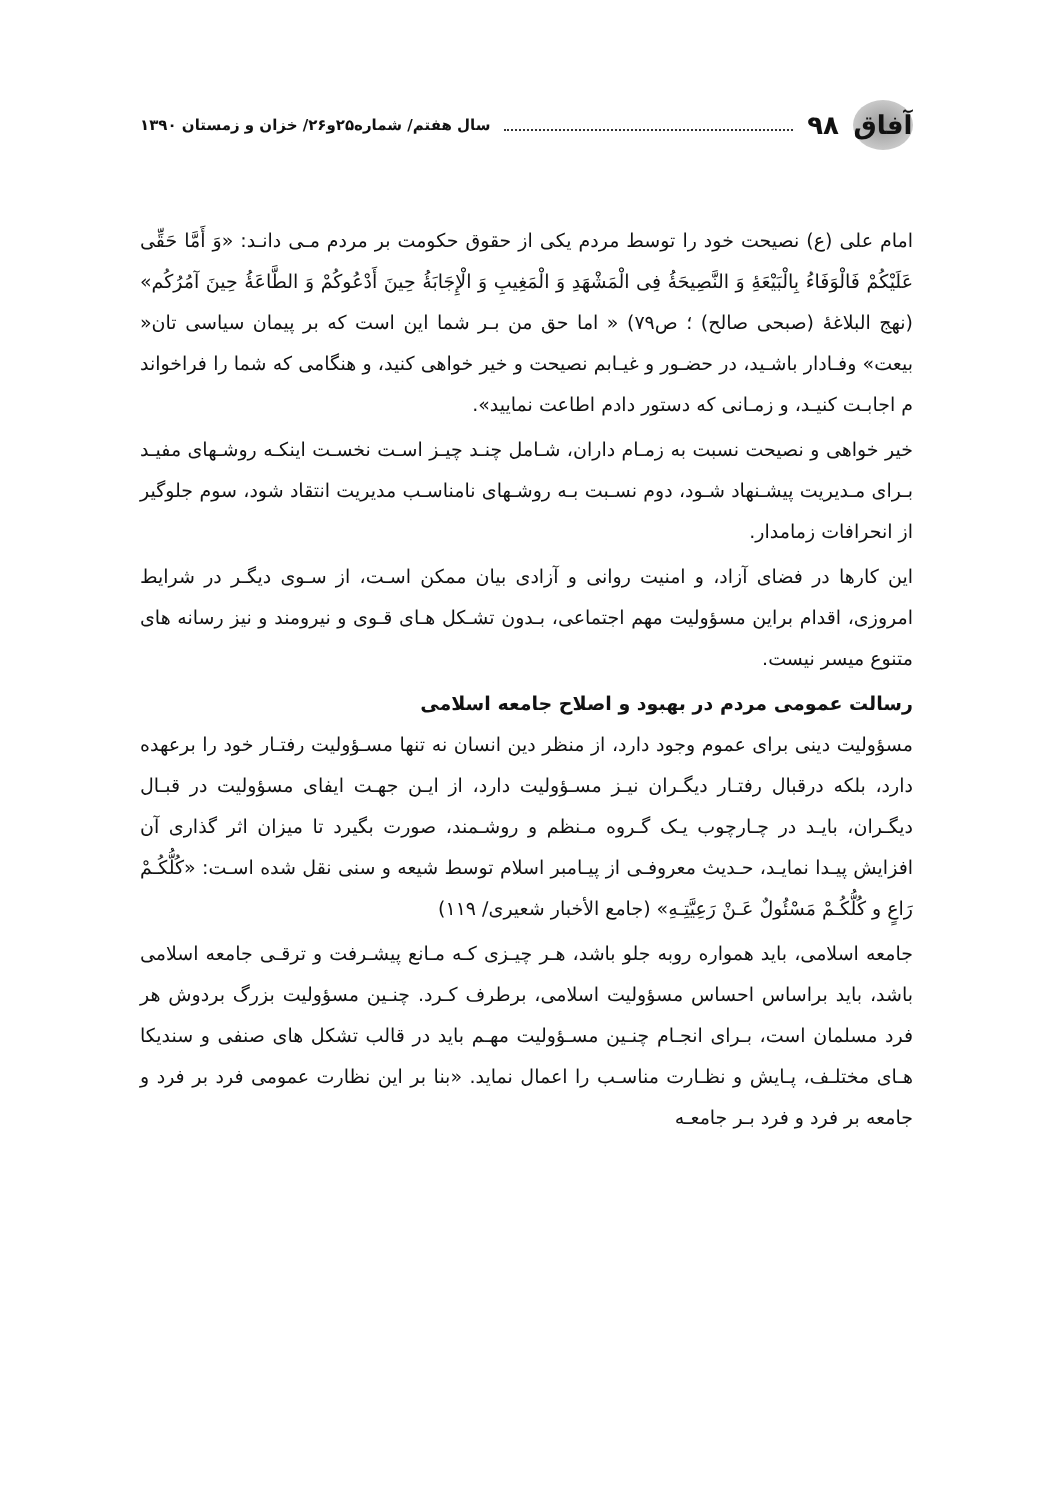آفاق
۹۸ سال هفتم/ شماره۲۵و۲۶/ خزان و زمستان ۱۳۹۰
امام علی (ع) نصیحت خود را توسط مردم یکی از حقوق حکومت بر مردم مـی دانـد: «وَ أَمَّا حَقِّی عَلَیْکُمْ فَالْوَفَاءُ بِالْبَیْعَهِٔ وَ النَّصِیحَهُٔ فِی الْمَشْهَدِ وَ الْمَغِیبِ وَ الْإِجَابَهُٔ حِینَ أَدْعُوکُمْ وَ الطَّاعَهُٔ حِینَ آمُرُکُم» (نهج البلاغهٔ (صبحی صالح) ؛ ص۷۹) « اما حق من بـر شما این است که بر پیمان سیاسی تان« بیعت» وفـادار باشـید، در حضـور و غیـابم نصیحت و خیر خواهی کنید، و هنگامی که شما را فراخواند م اجابـت کنیـد، و زمـانی که دستور دادم اطاعت نمایید».
خیر خواهی و نصیحت نسبت به زمـام داران، شـامل چنـد چیـز اسـت نخسـت اینکـه روشـهای مفیـد بـرای مـدیریت پیشـنهاد شـود، دوم نسـبت بـه روشـهای نامناسـب مدیریت انتقاد شود، سوم جلوگیر از انحرافات زمامدار.
این کارها در فضای آزاد، و امنیت روانی و آزادی بیان ممکن اسـت، از سـوی دیگـر در شرایط امروزی، اقدام براین مسؤولیت مهم اجتماعی، بـدون تشـکل هـای قـوی و نیرومند و نیز رسانه های متنوع میسر نیست.
رسالت عمومی مردم در بهبود و اصلاح جامعه اسلامی
مسؤولیت دینی برای عموم وجود دارد، از منظر دین انسان نه تنها مسـؤولیت رفتـار خود را برعهده دارد، بلکه درقبال رفتـار دیگـران نیـز مسـؤولیت دارد، از ایـن جهـت ایفای مسؤولیت در قبـال دیگـران، بایـد در چـارچوب یـک گـروه مـنظم و روشـمند، صورت بگیرد تا میزان اثر گذاری آن افزایش پیـدا نمایـد، حـدیث معروفـی از پیـامبر اسلام توسط شیعه و سنی نقل شده اسـت: «کُلُّکُـمْ رَاعٍ و کُلُّکُـمْ مَسْئُولٌ عَـنْ رَعِیَّتِـهِ» (جامع الأخبار شعیری/ ۱۱۹)
جامعه اسلامی، باید همواره روبه جلو باشد، هـر چیـزی کـه مـانع پیشـرفت و ترقـی جامعه اسلامی باشد، باید براساس احساس مسؤولیت اسلامی، برطرف کـرد. چنـین مسؤولیت بزرگ بردوش هر فرد مسلمان است، بـرای انجـام چنـین مسـؤولیت مهـم باید در قالب تشکل های صنفی و سندیکا هـای مختلـف، پـایش و نظـارت مناسـب را اعمال نماید. «بنا بر این نظارت عمومی فرد بر فرد و جامعه بر فرد و فرد بـر جامعـه